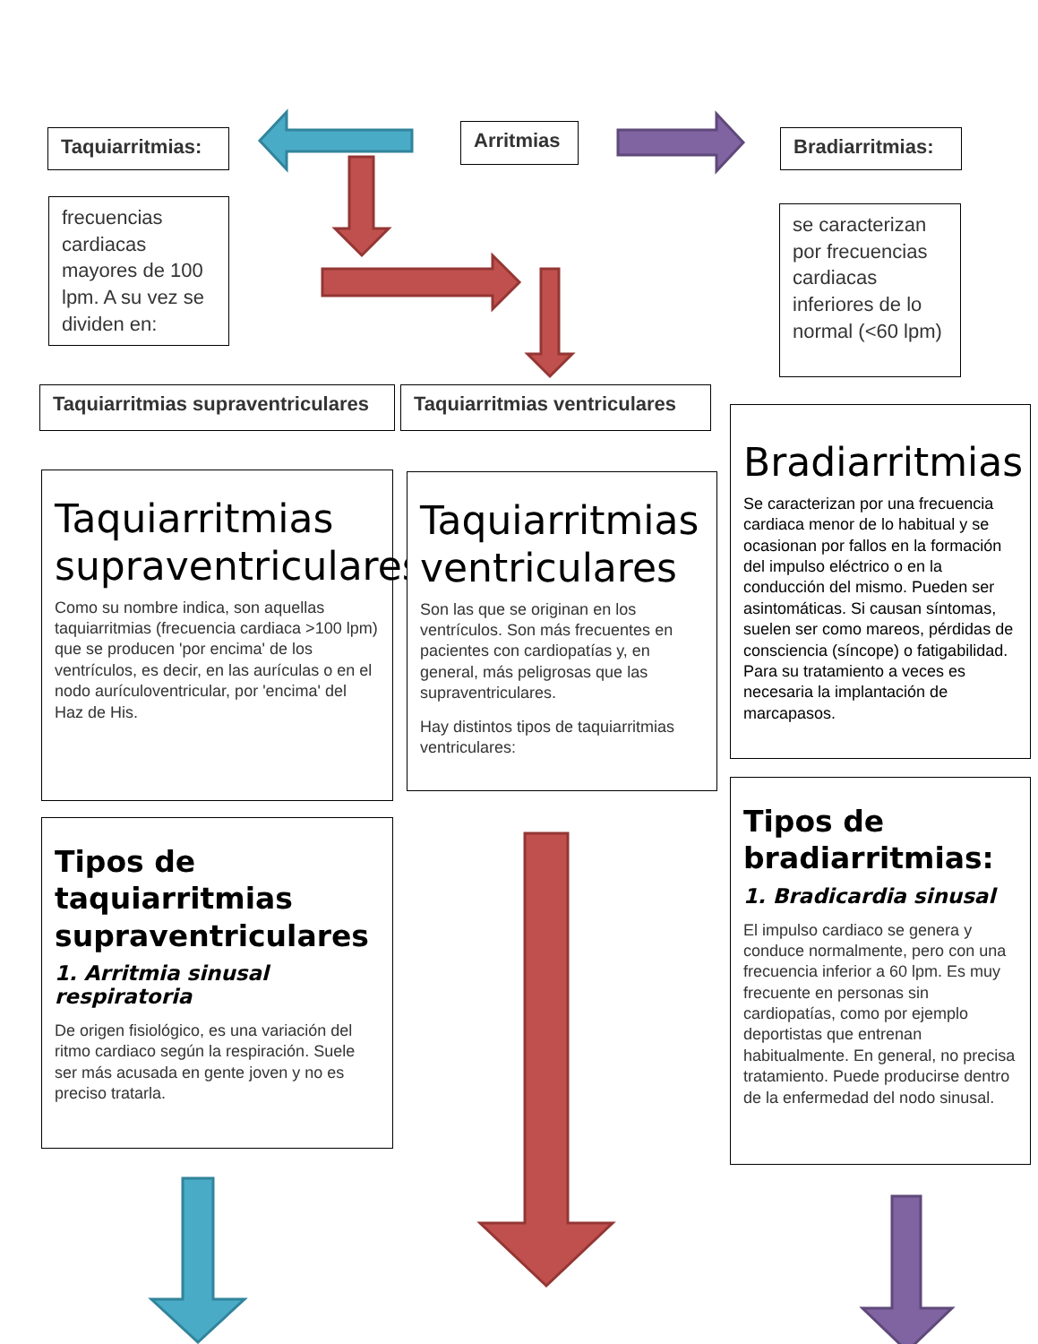Taquiarritmias: Arritmias Bradiarritmias:
frecuencias cardiacas mayores de 100 lpm. A su vez se dividen en:
se caracterizan por frecuencias cardiacas inferiores de lo normal (<60 lpm)
Taquiarritmias supraventriculares
Taquiarritmias ventriculares
Taquiarritmias supraventriculares
Como su nombre indica, son aquellas taquiarritmias (frecuencia cardiaca >100 lpm) que se producen 'por encima' de los ventrículos, es decir, en las aurículas o en el nodo aurículoventricular, por 'encima' del Haz de His.
Taquiarritmias ventriculares
Son las que se originan en los ventrículos. Son más frecuentes en pacientes con cardiopatías y, en general, más peligrosas que las supraventriculares.
Hay distintos tipos de taquiarritmias ventriculares:
Bradiarritmias
Se caracterizan por una frecuencia cardiaca menor de lo habitual y se ocasionan por fallos en la formación del impulso eléctrico o en la conducción del mismo. Pueden ser asintomáticas. Si causan síntomas, suelen ser como mareos, pérdidas de consciencia (síncope) o fatigabilidad. Para su tratamiento a veces es necesaria la implantación de marcapasos.
Tipos de taquiarritmias supraventriculares
1. Arritmia sinusal respiratoria
De origen fisiológico, es una variación del ritmo cardiaco según la respiración. Suele ser más acusada en gente joven y no es preciso tratarla.
Tipos de bradiarritmias:
1. Bradicardia sinusal
El impulso cardiaco se genera y conduce normalmente, pero con una frecuencia inferior a 60 lpm. Es muy frecuente en personas sin cardiopatías, como por ejemplo deportistas que entrenan habitualmente. En general, no precisa tratamiento. Puede producirse dentro de la enfermedad del nodo sinusal.